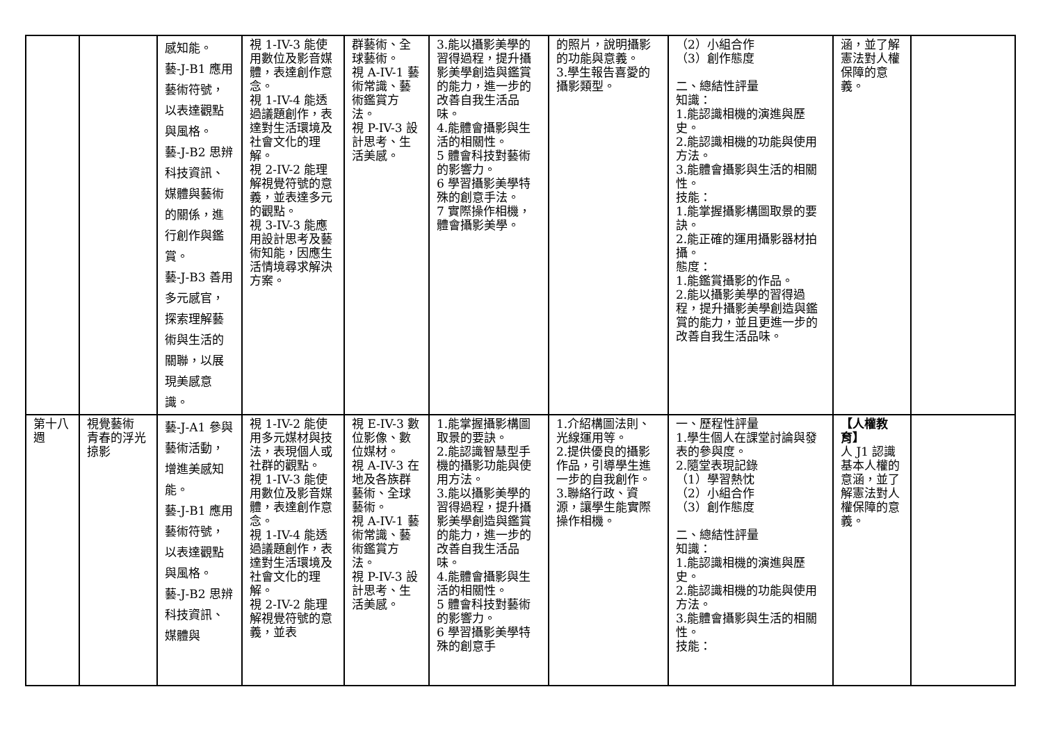| | | 感知能。 藝-J-B1 應用藝術符號，以表達觀點與風格。 藝-J-B2 思辨科技資訊、媒體與藝術的關係，進行創作與鑑賞。 藝-J-B3 善用多元感官，探索理解藝術與生活的關聯，以展現美感意識。 | 視 1-IV-3 能使用數位及影音媒體，表達創作意念。 視 1-IV-4 能透過議題創作，表達對生活環境及社會文化的理解。 視 2-IV-2 能理解視覺符號的意義，並表達多元的觀點。 視 3-IV-3 能應用設計思考及藝術知能，因應生活情境尋求解決方案。 | 群藝術、全球藝術。 視 A-IV-1 藝術常識、藝術鑑賞方法。 視 P-IV-3 設計思考、生活美感。 | 3.能以攝影美學的習得過程，提升攝影美學創造與鑑賞的能力，進一步的改善自我生活品味。 4.能體會攝影與生活的相關性。 5 體會科技對藝術的影響力。 6 學習攝影美學特殊的創意手法。 7 實際操作相機，體會攝影美學。 | 的照片，說明攝影的功能與意義。 3.學生報告喜愛的攝影類型。 | （2）小組合作 （3）創作態度 二、總結性評量 知識： 1.能認識相機的演進與歷史。 2.能認識相機的功能與使用方法。 3.能體會攝影與生活的相關性。 技能： 1.能掌握攝影構圖取景的要訣。 2.能正確的運用攝影器材拍攝。 態度： 1.能鑑賞攝影的作品。 2.能以攝影美學的習得過程，提升攝影美學創造與鑑賞的能力，並且更進一步的改善自我生活品味。 | 涵，並了解憲法對人權保障的意義。 | |
| 第十八週 | 視覺藝術 青春的浮光掠影 | 藝-J-A1 參與藝術活動，增進美感知能。 藝-J-B1 應用藝術符號，以表達觀點與風格。 藝-J-B2 思辨科技資訊、媒體與 | 視 1-IV-2 能使用多元媒材與技法，表現個人或社群的觀點。 視 1-IV-3 能使用數位及影音媒體，表達創作意念。 視 1-IV-4 能透過議題創作，表達對生活環境及社會文化的理解。 視 2-IV-2 能理解視覺符號的意義，並表 | 視 E-IV-3 數位影像、數位媒材。 視 A-IV-3 在地及各族群藝術、全球藝術。 視 A-IV-1 藝術常識、藝術鑑賞方法。 視 P-IV-3 設計思考、生活美感。 | 1.能掌握攝影構圖取景的要訣。 2.能認識智慧型手機的攝影功能與使用方法。 3.能以攝影美學的習得過程，提升攝影美學創造與鑑賞的能力，進一步的改善自我生活品味。 4.能體會攝影與生活的相關性。 5 體會科技對藝術的影響力。 6 學習攝影美學特殊的創意手 | 1.介紹構圖法則、光線運用等。 2.提供優良的攝影作品，引導學生進一步的自我創作。 3.聯絡行政、資源，讓學生能實際操作相機。 | 一、歷程性評量 1.學生個人在課堂討論與發表的參與度。 2.隨堂表現記錄 （1）學習熱忱 （2）小組合作 （3）創作態度 二、總結性評量 知識： 1.能認識相機的演進與歷史。 2.能認識相機的功能與使用方法。 3.能體會攝影與生活的相關性。 技能： | 【人權教育】 人 J1 認識基本人權的意涵，並了解憲法對人權保障的意義。 | |